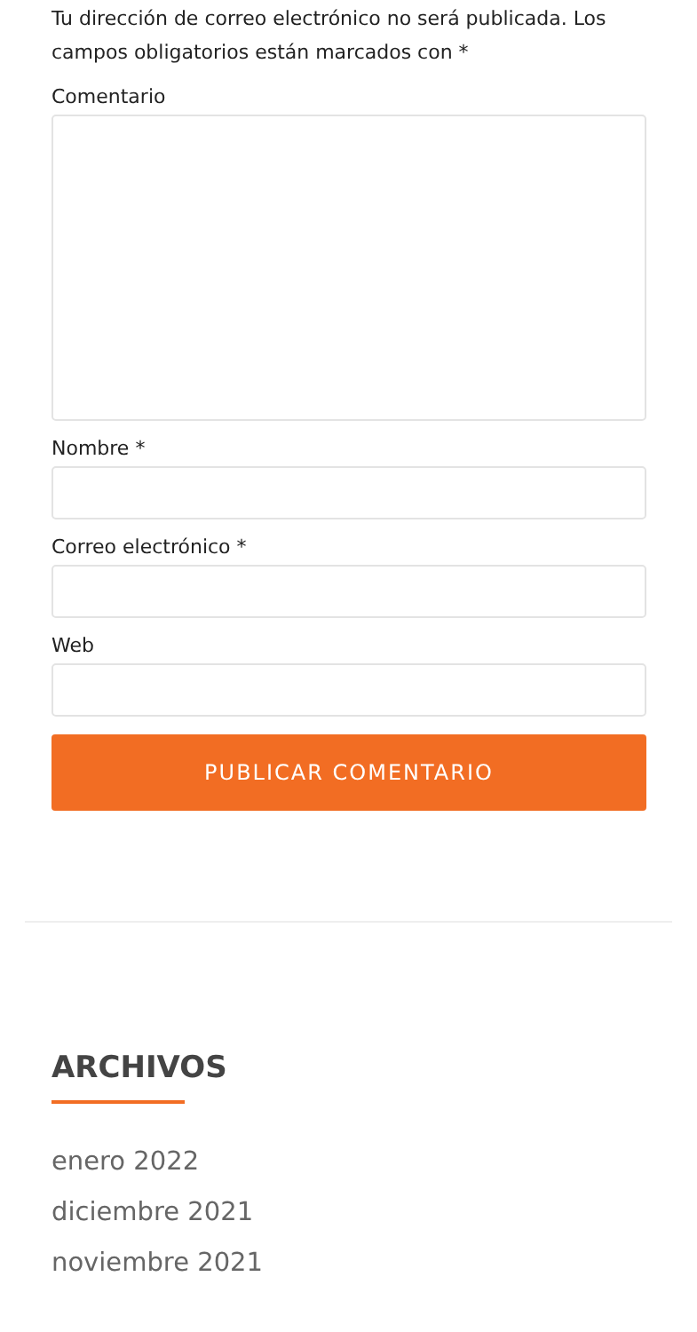Tu dirección de correo electrónico no será publicada. Los campos obligatorios están marcados con *
Comentario
Nombre *
Correo electrónico *
Web
PUBLICAR COMENTARIO
ARCHIVOS
enero 2022
diciembre 2021
noviembre 2021